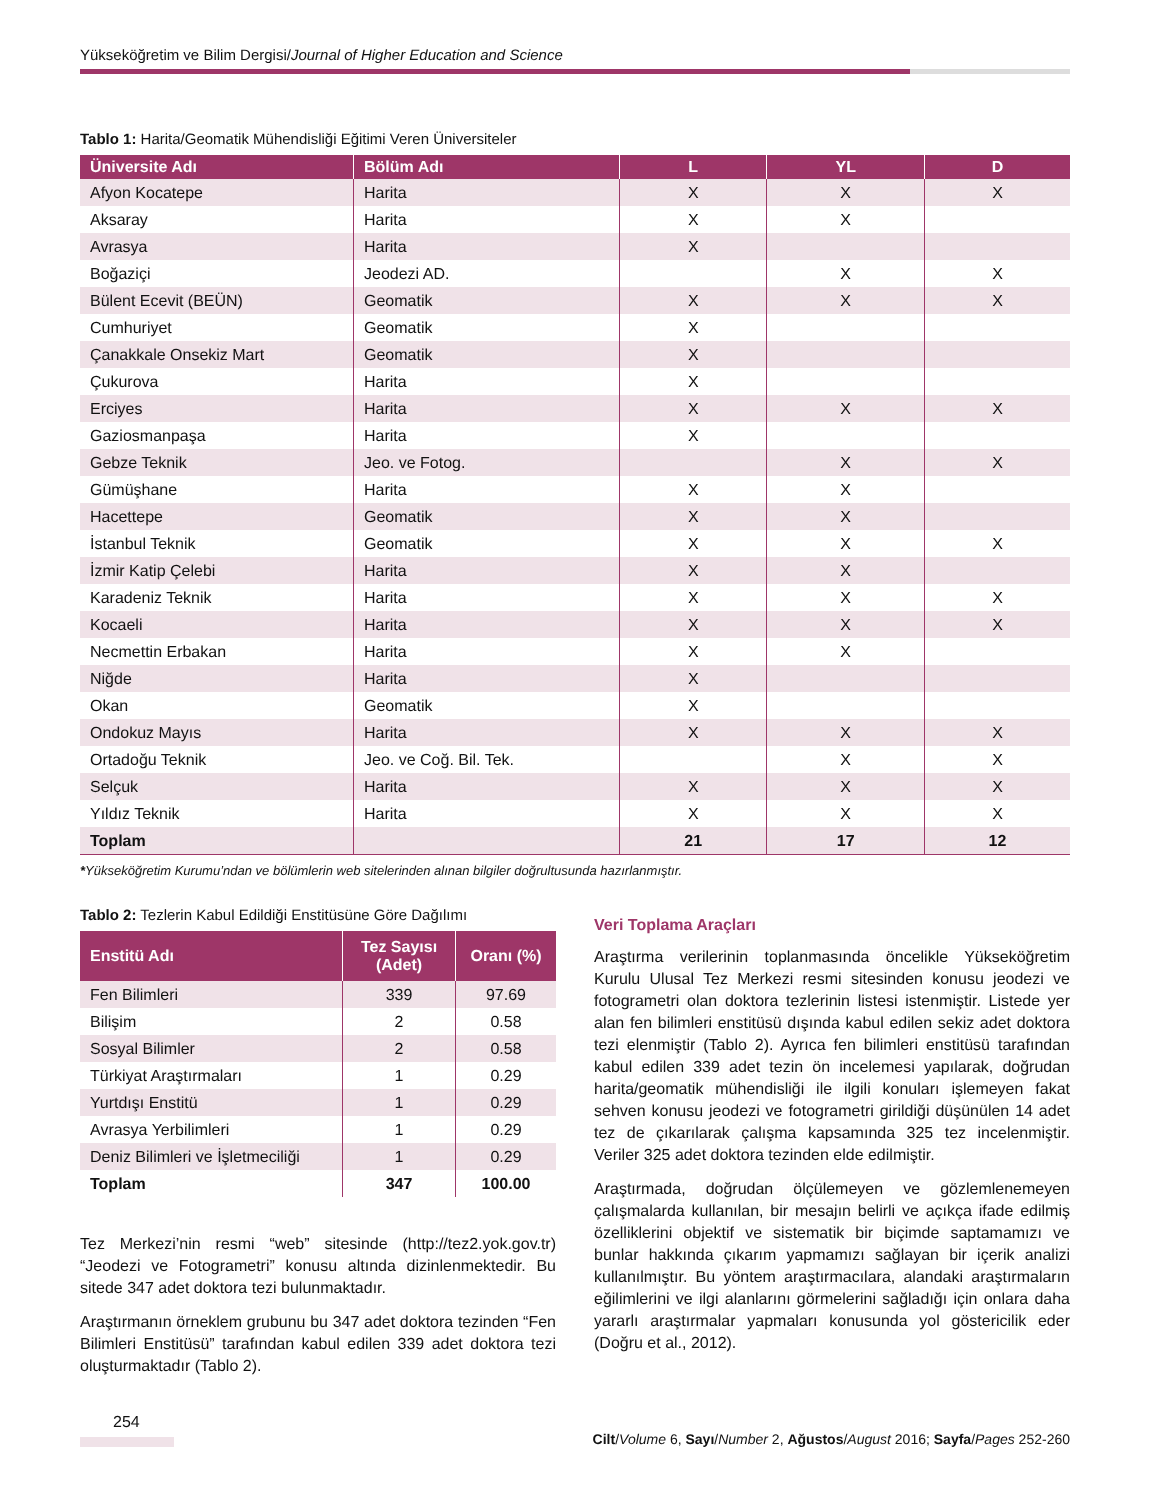Yükseköğretim ve Bilim Dergisi/Journal of Higher Education and Science
Tablo 1: Harita/Geomatik Mühendisliği Eğitimi Veren Üniversiteler
| Üniversite Adı | Bölüm Adı | L | YL | D |
| --- | --- | --- | --- | --- |
| Afyon Kocatepe | Harita | X | X | X |
| Aksaray | Harita | X | X | |
| Avrasya | Harita | X | | |
| Boğaziçi | Jeodezi AD. | | X | X |
| Bülent Ecevit (BEÜN) | Geomatik | X | X | X |
| Cumhuriyet | Geomatik | X | | |
| Çanakkale Onsekiz Mart | Geomatik | X | | |
| Çukurova | Harita | X | | |
| Erciyes | Harita | X | X | X |
| Gaziosmanpaşa | Harita | X | | |
| Gebze Teknik | Jeo. ve Fotog. | | X | X |
| Gümüşhane | Harita | X | X | |
| Hacettepe | Geomatik | X | X | |
| İstanbul Teknik | Geomatik | X | X | X |
| İzmir Katip Çelebi | Harita | X | X | |
| Karadeniz Teknik | Harita | X | X | X |
| Kocaeli | Harita | X | X | X |
| Necmettin Erbakan | Harita | X | X | |
| Niğde | Harita | X | | |
| Okan | Geomatik | X | | |
| Ondokuz Mayıs | Harita | X | X | X |
| Ortadoğu Teknik | Jeo. ve Coğ. Bil. Tek. | | X | X |
| Selçuk | Harita | X | X | X |
| Yıldız Teknik | Harita | X | X | X |
| Toplam | | 21 | 17 | 12 |
*Yükseköğretim Kurumu’ndan ve bölümlerin web sitelerinden alınan bilgiler doğrultusunda hazırlanmıştır.
Tablo 2: Tezlerin Kabul Edildiği Enstitüsüne Göre Dağılımı
| Enstitü Adı | Tez Sayısı (Adet) | Oranı (%) |
| --- | --- | --- |
| Fen Bilimleri | 339 | 97.69 |
| Bilişim | 2 | 0.58 |
| Sosyal Bilimler | 2 | 0.58 |
| Türkiyat Araştırmaları | 1 | 0.29 |
| Yurtdışı Enstitü | 1 | 0.29 |
| Avrasya Yerbilimleri | 1 | 0.29 |
| Deniz Bilimleri ve İşletmeciliği | 1 | 0.29 |
| Toplam | 347 | 100.00 |
Tez Merkezi’nin resmi “web” sitesinde (http://tez2.yok.gov.tr) “Jeodezi ve Fotogrametri” konusu altında dizinlenmektedir. Bu sitede 347 adet doktora tezi bulunmaktadır.
Araştırmanın örneklem grubunu bu 347 adet doktora tezinden “Fen Bilimleri Enstitüsü” tarafından kabul edilen 339 adet doktora tezi oluşturmaktadır (Tablo 2).
Veri Toplama Araçları
Araştırma verilerinin toplanmasında öncelikle Yükseköğretim Kurulu Ulusal Tez Merkezi resmi sitesinden konusu jeodezi ve fotogrametri olan doktora tezlerinin listesi istenmiştir. Listede yer alan fen bilimleri enstitüsü dışında kabul edilen sekiz adet doktora tezi elenmiştir (Tablo 2). Ayrıca fen bilimleri enstitüsü tarafından kabul edilen 339 adet tezin ön incelemesi yapılarak, doğrudan harita/geomatik mühendisliği ile ilgili konuları işlemeyen fakat sehven konusu jeodezi ve fotogrametri girildiği düşünülen 14 adet tez de çıkarılarak çalışma kapsamında 325 tez incelenmiştir. Veriler 325 adet doktora tezinden elde edilmiştir.
Araştırmada, doğrudan ölçülemeyen ve gözlemlenemeyen çalışmalarda kullanılan, bir mesajın belirli ve açıkça ifade edilmiş özelliklerini objektif ve sistematik bir biçimde saptamamızı ve bunlar hakkında çıkarım yapmamızı sağlayan bir içerik analizi kullanılmıştır. Bu yöntem araştırmacılara, alandaki araştırmaların eğilimlerini ve ilgi alanlarını görmelerini sağladığı için onlara daha yararlı araştırmalar yapmaları konusunda yol göstericilik eder (Doğru et al., 2012).
254
Cilt/Volume 6, Sayı/Number 2, Ağustos/August 2016; Sayfa/Pages 252-260